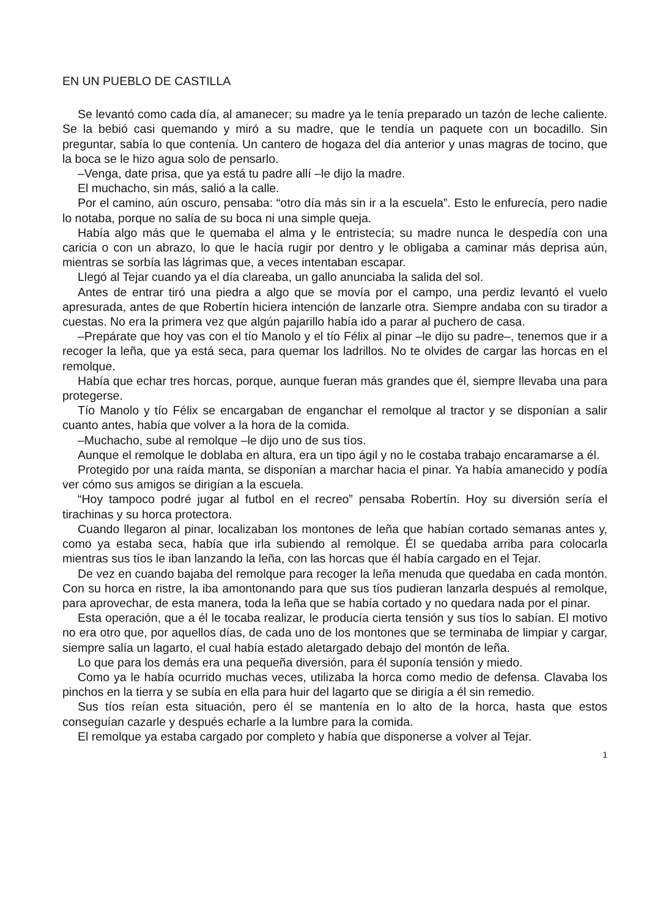EN UN PUEBLO DE CASTILLA
Se levantó como cada día, al amanecer; su madre ya le tenía preparado un tazón de leche caliente. Se la bebió casi quemando y miró a su madre, que le tendía un paquete con un bocadillo. Sin preguntar, sabía lo que contenía. Un cantero de hogaza del día anterior y unas magras de tocino, que la boca se le hizo agua solo de pensarlo.
–Venga, date prisa, que ya está tu padre allí –le dijo la madre.
El muchacho, sin más, salió a la calle.
Por el camino, aún oscuro, pensaba: “otro día más sin ir a la escuela”. Esto le enfurecía, pero nadie lo notaba, porque no salía de su boca ni una simple queja.
Había algo más que le quemaba el alma y le entristecía; su madre nunca le despedía con una caricia o con un abrazo, lo que le hacía rugir por dentro y le obligaba a caminar más deprisa aún, mientras se sorbía las lágrimas que, a veces intentaban escapar.
Llegó al Tejar cuando ya el día clareaba, un gallo anunciaba la salida del sol.
Antes de entrar tiró una piedra a algo que se movía por el campo, una perdiz levantó el vuelo apresurada, antes de que Robertín hiciera intención de lanzarle otra. Siempre andaba con su tirador a cuestas. No era la primera vez que algún pajarillo había ido a parar al puchero de casa.
–Prepárate que hoy vas con el tío Manolo y el tío Félix al pinar –le dijo su padre–, tenemos que ir a recoger la leña, que ya está seca, para quemar los ladrillos. No te olvides de cargar las horcas en el remolque.
Había que echar tres horcas, porque, aunque fueran más grandes que él, siempre llevaba una para protegerse.
Tío Manolo y tío Félix se encargaban de enganchar el remolque al tractor y se disponían a salir cuanto antes, había que volver a la hora de la comida.
–Muchacho, sube al remolque –le dijo uno de sus tíos.
Aunque el remolque le doblaba en altura, era un tipo ágil y no le costaba trabajo encaramarse a él.
Protegido por una raída manta, se disponían a marchar hacia el pinar. Ya había amanecido y podía ver cómo sus amigos se dirigían a la escuela.
“Hoy tampoco podré jugar al futbol en el recreo” pensaba Robertín. Hoy su diversión sería el tirachinas y su horca protectora.
Cuando llegaron al pinar, localizaban los montones de leña que habían cortado semanas antes y, como ya estaba seca, había que irla subiendo al remolque. Él se quedaba arriba para colocarla mientras sus tíos le iban lanzando la leña, con las horcas que él había cargado en el Tejar.
De vez en cuando bajaba del remolque para recoger la leña menuda que quedaba en cada montón. Con su horca en ristre, la iba amontonando para que sus tíos pudieran lanzarla después al remolque, para aprovechar, de esta manera, toda la leña que se había cortado y no quedara nada por el pinar.
Esta operación, que a él le tocaba realizar, le producía cierta tensión y sus tíos lo sabían. El motivo no era otro que, por aquellos días, de cada uno de los montones que se terminaba de limpiar y cargar, siempre salía un lagarto, el cual había estado aletargado debajo del montón de leña.
Lo que para los demás era una pequeña diversión, para él suponía tensión y miedo.
Como ya le había ocurrido muchas veces, utilizaba la horca como medio de defensa. Clavaba los pinchos en la tierra y se subía en ella para huir del lagarto que se dirigía a él sin remedio.
Sus tíos reían esta situación, pero él se mantenía en lo alto de la horca, hasta que estos conseguían cazarle y después echarle a la lumbre para la comida.
El remolque ya estaba cargado por completo y había que disponerse a volver al Tejar.
1